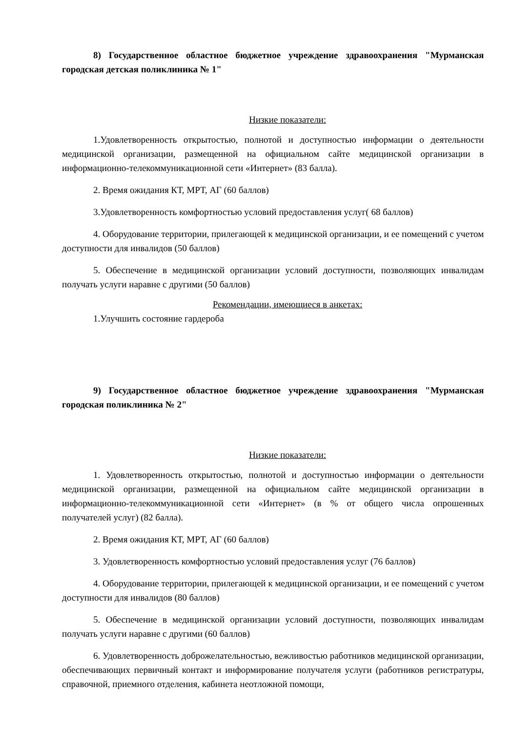8) Государственное областное бюджетное учреждение здравоохранения "Мурманская городская детская поликлиника № 1"
Низкие показатели:
1.Удовлетворенность открытостью, полнотой и доступностью информации о деятельности медицинской организации, размещенной на официальном сайте медицинской организации в информационно-телекоммуникационной сети «Интернет» (83 балла).
2. Время ожидания КТ, МРТ, АГ (60 баллов)
3.Удовлетворенность комфортностью условий предоставления услуг( 68 баллов)
4. Оборудование территории, прилегающей к медицинской организации, и ее помещений с учетом доступности для инвалидов (50 баллов)
5. Обеспечение в медицинской организации условий доступности, позволяющих инвалидам получать услуги наравне с другими (50 баллов)
Рекомендации, имеющиеся в анкетах:
1.Улучшить состояние гардероба
9) Государственное областное бюджетное учреждение здравоохранения "Мурманская городская поликлиника № 2"
Низкие показатели:
1. Удовлетворенность открытостью, полнотой и доступностью информации о деятельности медицинской организации, размещенной на официальном сайте медицинской организации в информационно-телекоммуникационной сети «Интернет» (в % от общего числа опрошенных получателей услуг) (82 балла).
2. Время ожидания КТ, МРТ, АГ (60 баллов)
3. Удовлетворенность комфортностью условий предоставления услуг (76 баллов)
4. Оборудование территории, прилегающей к медицинской организации, и ее помещений с учетом доступности для инвалидов (80 баллов)
5. Обеспечение в медицинской организации условий доступности, позволяющих инвалидам получать услуги наравне с другими (60 баллов)
6. Удовлетворенность доброжелательностью, вежливостью работников медицинской организации, обеспечивающих первичный контакт и информирование получателя услуги (работников регистратуры, справочной, приемного отделения, кабинета неотложной помощи,